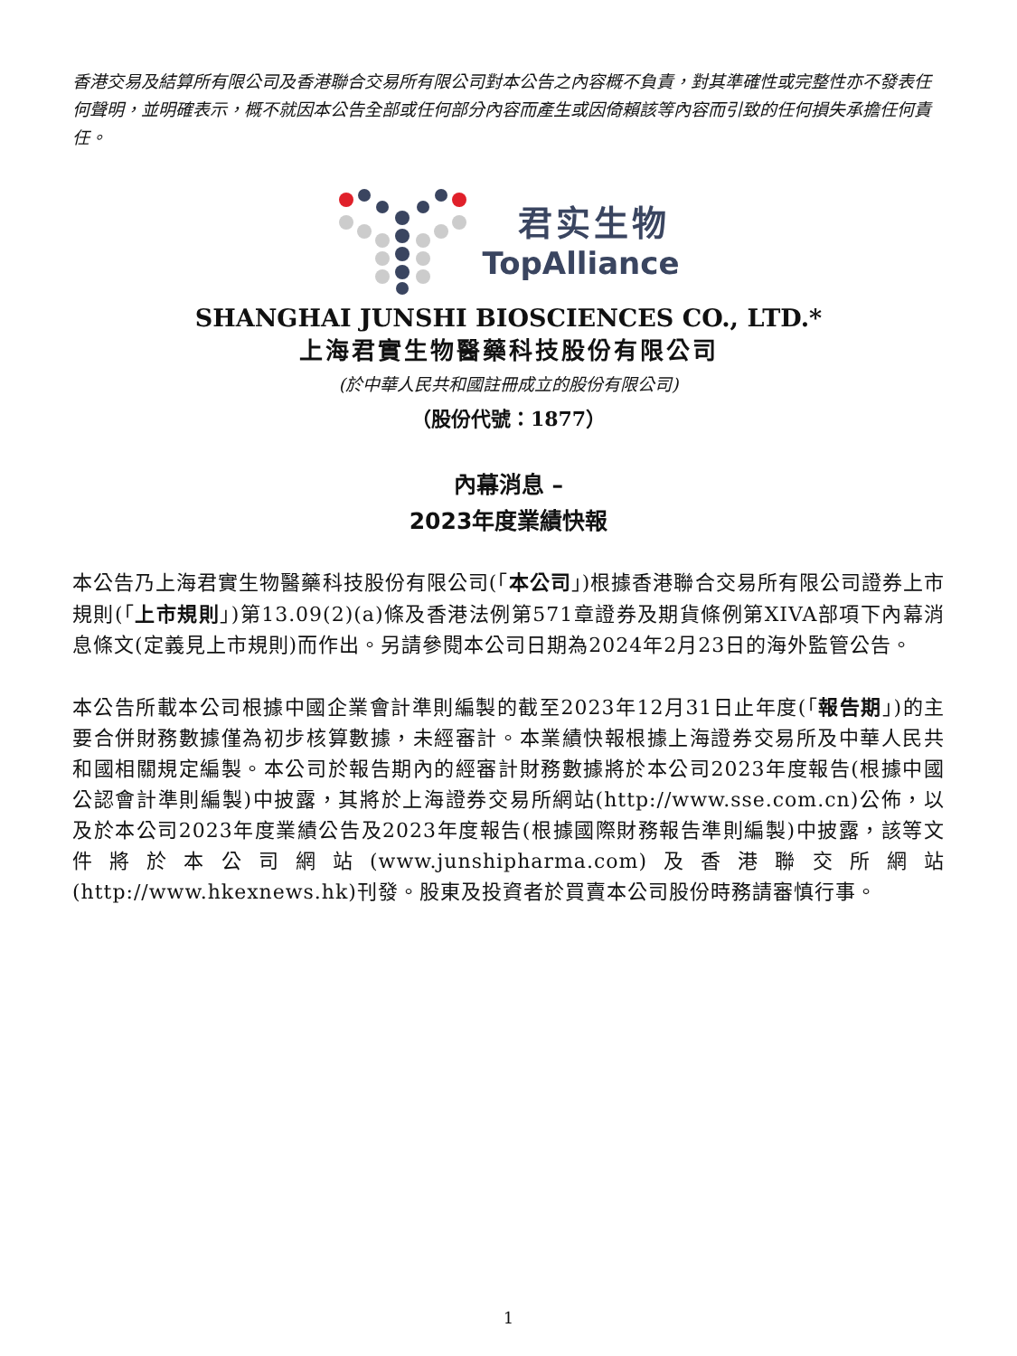香港交易及結算所有限公司及香港聯合交易所有限公司對本公告之內容概不負責，對其準確性或完整性亦不發表任何聲明，並明確表示，概不就因本公告全部或任何部分內容而產生或因倚賴該等內容而引致的任何損失承擔任何責任。
君实生物
TopAlliance
SHANGHAI JUNSHI BIOSCIENCES CO., LTD.*
上海君實生物醫藥科技股份有限公司
(於中華人民共和國註冊成立的股份有限公司)
（股份代號：1877）
內幕消息 –
2023年度業績快報
本公告乃上海君實生物醫藥科技股份有限公司(「本公司」)根據香港聯合交易所有限公司證券上市規則(「上市規則」)第13.09(2)(a)條及香港法例第571章證券及期貨條例第XIVA部項下內幕消息條文(定義見上市規則)而作出。另請參閱本公司日期為2024年2月23日的海外監管公告。
本公告所載本公司根據中國企業會計準則編製的截至2023年12月31日止年度(「報告期」)的主要合併財務數據僅為初步核算數據，未經審計。本業績快報根據上海證券交易所及中華人民共和國相關規定編製。本公司於報告期內的經審計財務數據將於本公司2023年度報告(根據中國公認會計準則編製)中披露，其將於上海證券交易所網站(http://www.sse.com.cn)公佈，以及於本公司2023年度業績公告及2023年度報告(根據國際財務報告準則編製)中披露，該等文件將於本公司網站(www.junshipharma.com)及香港聯交所網站(http://www.hkexnews.hk)刊發。股東及投資者於買賣本公司股份時務請審慎行事。
1